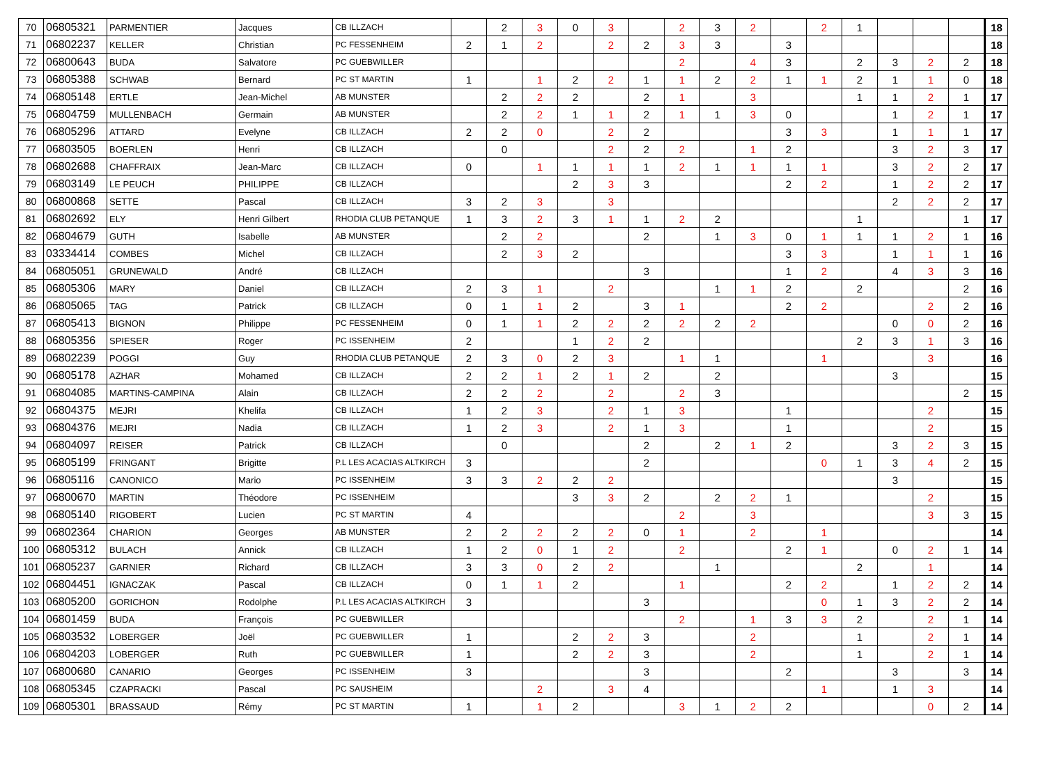| 70 | 06805321 | PARMENTIER | Jacques | CB ILLZACH | | 2 | 3 | 0 | 3 | | 2 | 3 | 2 | | 2 | 1 | | | | 18 |
| 71 | 06802237 | KELLER | Christian | PC FESSENHEIM | 2 | 1 | 2 | | 2 | 2 | 3 | 3 | | 3 | | | | | | 18 |
| 72 | 06800643 | BUDA | Salvatore | PC GUEBWILLER | | | | | | | 2 | | 4 | 3 | | 2 | 3 | 2 | 2 | 18 |
| 73 | 06805388 | SCHWAB | Bernard | PC ST MARTIN | 1 | | 1 | 2 | 2 | 1 | 1 | 2 | 2 | 1 | 1 | 2 | 1 | 1 | 0 | 18 |
| 74 | 06805148 | ERTLE | Jean-Michel | AB MUNSTER | | 2 | 2 | 2 | | 2 | 1 | | 3 | | | 1 | 1 | 2 | 1 | 17 |
| 75 | 06804759 | MULLENBACH | Germain | AB MUNSTER | | 2 | 2 | 1 | 1 | 2 | 1 | 1 | 3 | 0 | | | 1 | 2 | 1 | 17 |
| 76 | 06805296 | ATTARD | Evelyne | CB ILLZACH | 2 | 2 | 0 | | 2 | 2 | | | | 3 | 3 | | 1 | 1 | 1 | 17 |
| 77 | 06803505 | BOERLEN | Henri | CB ILLZACH | | 0 | | | 2 | 2 | 2 | | 1 | 2 | | | 3 | 2 | 3 | 17 |
| 78 | 06802688 | CHAFFRAIX | Jean-Marc | CB ILLZACH | 0 | | 1 | 1 | 1 | 1 | 2 | 1 | 1 | 1 | 1 | | 3 | 2 | 2 | 17 |
| 79 | 06803149 | LE PEUCH | PHILIPPE | CB ILLZACH | | | | 2 | 3 | 3 | | | | 2 | 2 | | 1 | 2 | 2 | 17 |
| 80 | 06800868 | SETTE | Pascal | CB ILLZACH | 3 | 2 | 3 | | 3 | | | | | | | | 2 | 2 | 2 | 17 |
| 81 | 06802692 | ELY | Henri Gilbert | RHODIA CLUB PETANQUE | 1 | 3 | 2 | 3 | 1 | 1 | 2 | 2 | | | | 1 | | | 1 | 17 |
| 82 | 06804679 | GUTH | Isabelle | AB MUNSTER | | 2 | 2 | | | 2 | | 1 | 3 | 0 | 1 | 1 | 1 | 2 | 1 | 16 |
| 83 | 03334414 | COMBES | Michel | CB ILLZACH | | 2 | 3 | 2 | | | | | | 3 | 3 | | 1 | 1 | 1 | 16 |
| 84 | 06805051 | GRUNEWALD | André | CB ILLZACH | | | | | | 3 | | | | 1 | 2 | | 4 | 3 | 3 | 16 |
| 85 | 06805306 | MARY | Daniel | CB ILLZACH | 2 | 3 | 1 | | 2 | | | 1 | 1 | 2 | | 2 | | | 2 | 16 |
| 86 | 06805065 | TAG | Patrick | CB ILLZACH | 0 | 1 | 1 | 2 | | 3 | 1 | | | 2 | 2 | | | 2 | 2 | 16 |
| 87 | 06805413 | BIGNON | Philippe | PC FESSENHEIM | 0 | 1 | 1 | 2 | 2 | 2 | 2 | 2 | 2 | | | | 0 | 0 | 2 | 16 |
| 88 | 06805356 | SPIESER | Roger | PC ISSENHEIM | 2 | | | 1 | 2 | 2 | | | | | | 2 | 3 | 1 | 3 | 16 |
| 89 | 06802239 | POGGI | Guy | RHODIA CLUB PETANQUE | 2 | 3 | 0 | 2 | 3 | | 1 | 1 | | | 1 | | | 3 | | 16 |
| 90 | 06805178 | AZHAR | Mohamed | CB ILLZACH | 2 | 2 | 1 | 2 | 1 | 2 | | 2 | | | | | 3 | | | 15 |
| 91 | 06804085 | MARTINS-CAMPINA | Alain | CB ILLZACH | 2 | 2 | 2 | | 2 | | 2 | 3 | | | | | | | 2 | 15 |
| 92 | 06804375 | MEJRI | Khelifa | CB ILLZACH | 1 | 2 | 3 | | 2 | 1 | 3 | | | 1 | | | | 2 | | 15 |
| 93 | 06804376 | MEJRI | Nadia | CB ILLZACH | 1 | 2 | 3 | | 2 | 1 | 3 | | | 1 | | | | 2 | | 15 |
| 94 | 06804097 | REISER | Patrick | CB ILLZACH | | 0 | | | | 2 | | 2 | 1 | 2 | | | 3 | 2 | 3 | 15 |
| 95 | 06805199 | FRINGANT | Brigitte | P.L LES ACACIAS ALTKIRCH | 3 | | | | | 2 | | | | | 0 | 1 | 3 | 4 | 2 | 15 |
| 96 | 06805116 | CANONICO | Mario | PC ISSENHEIM | 3 | 3 | 2 | 2 | 2 | | | | | | | | 3 | | | 15 |
| 97 | 06800670 | MARTIN | Théodore | PC ISSENHEIM | | | | 3 | 3 | 2 | | 2 | 2 | 1 | | | | 2 | | 15 |
| 98 | 06805140 | RIGOBERT | Lucien | PC ST MARTIN | 4 | | | | | | 2 | | 3 | | | | | 3 | 3 | 15 |
| 99 | 06802364 | CHARION | Georges | AB MUNSTER | 2 | 2 | 2 | 2 | 2 | 0 | 1 | | 2 | | 1 | | | | | 14 |
| 100 | 06805312 | BULACH | Annick | CB ILLZACH | 1 | 2 | 0 | 1 | 2 | | 2 | | | 2 | 1 | | 0 | 2 | 1 | 14 |
| 101 | 06805237 | GARNIER | Richard | CB ILLZACH | 3 | 3 | 0 | 2 | 2 | | | 1 | | | | 2 | | 1 | | 14 |
| 102 | 06804451 | IGNACZAK | Pascal | CB ILLZACH | 0 | 1 | 1 | 2 | | | 1 | | | 2 | 2 | | 1 | 2 | 2 | 14 |
| 103 | 06805200 | GORICHON | Rodolphe | P.L LES ACACIAS ALTKIRCH | 3 | | | | | 3 | | | | | 0 | 1 | 3 | 2 | 2 | 14 |
| 104 | 06801459 | BUDA | François | PC GUEBWILLER | | | | | | | 2 | | 1 | 3 | 3 | 2 | | 2 | 1 | 14 |
| 105 | 06803532 | LOBERGER | Joël | PC GUEBWILLER | 1 | | | 2 | 2 | 3 | | | 2 | | | 1 | | 2 | 1 | 14 |
| 106 | 06804203 | LOBERGER | Ruth | PC GUEBWILLER | 1 | | | 2 | 2 | 3 | | | 2 | | | 1 | | 2 | 1 | 14 |
| 107 | 06800680 | CANARIO | Georges | PC ISSENHEIM | 3 | | | | | 3 | | | | 2 | | | 3 | | 3 | 14 |
| 108 | 06805345 | CZAPRACKI | Pascal | PC SAUSHEIM | | | 2 | | 3 | 4 | | | | | 1 | | 1 | 3 | | 14 |
| 109 | 06805301 | BRASSAUD | Rémy | PC ST MARTIN | 1 | | 1 | 2 | | | 3 | 1 | 2 | 2 | | | | 0 | 2 | 14 |